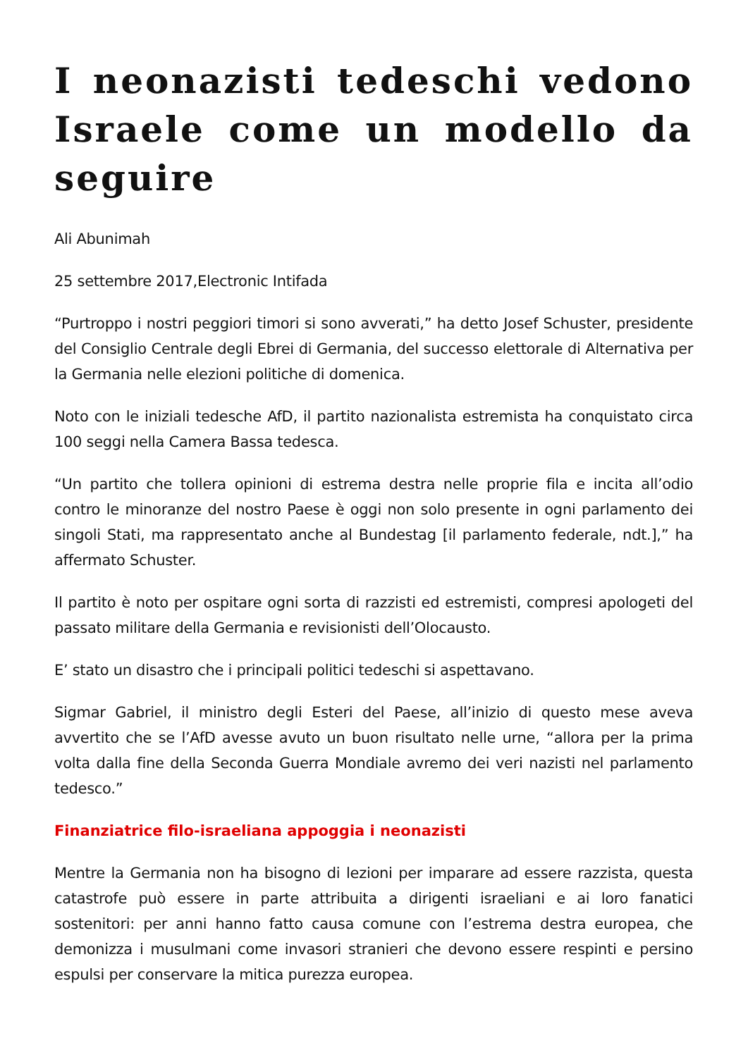I neonazisti tedeschi vedono Israele come un modello da seguire
Ali Abunimah
25 settembre 2017,Electronic Intifada
“Purtroppo i nostri peggiori timori si sono avverati,” ha detto Josef Schuster, presidente del Consiglio Centrale degli Ebrei di Germania, del successo elettorale di Alternativa per la Germania nelle elezioni politiche di domenica.
Noto con le iniziali tedesche AfD, il partito nazionalista estremista ha conquistato circa 100 seggi nella Camera Bassa tedesca.
“Un partito che tollera opinioni di estrema destra nelle proprie fila e incita all’odio contro le minoranze del nostro Paese è oggi non solo presente in ogni parlamento dei singoli Stati, ma rappresentato anche al Bundestag [il parlamento federale, ndt.],” ha affermato Schuster.
Il partito è noto per ospitare ogni sorta di razzisti ed estremisti, compresi apologeti del passato militare della Germania e revisionisti dell’Olocausto.
E’ stato un disastro che i principali politici tedeschi si aspettavano.
Sigmar Gabriel, il ministro degli Esteri del Paese, all’inizio di questo mese aveva avvertito che se l’AfD avesse avuto un buon risultato nelle urne, “allora per la prima volta dalla fine della Seconda Guerra Mondiale avremo dei veri nazisti nel parlamento tedesco.”
Finanziatrice filo-israeliana appoggia i neonazisti
Mentre la Germania non ha bisogno di lezioni per imparare ad essere razzista, questa catastrofe può essere in parte attribuita a dirigenti israeliani e ai loro fanatici sostenitori: per anni hanno fatto causa comune con l’estrema destra europea, che demonizza i musulmani come invasori stranieri che devono essere respinti e persino espulsi per conservare la mitica purezza europea.